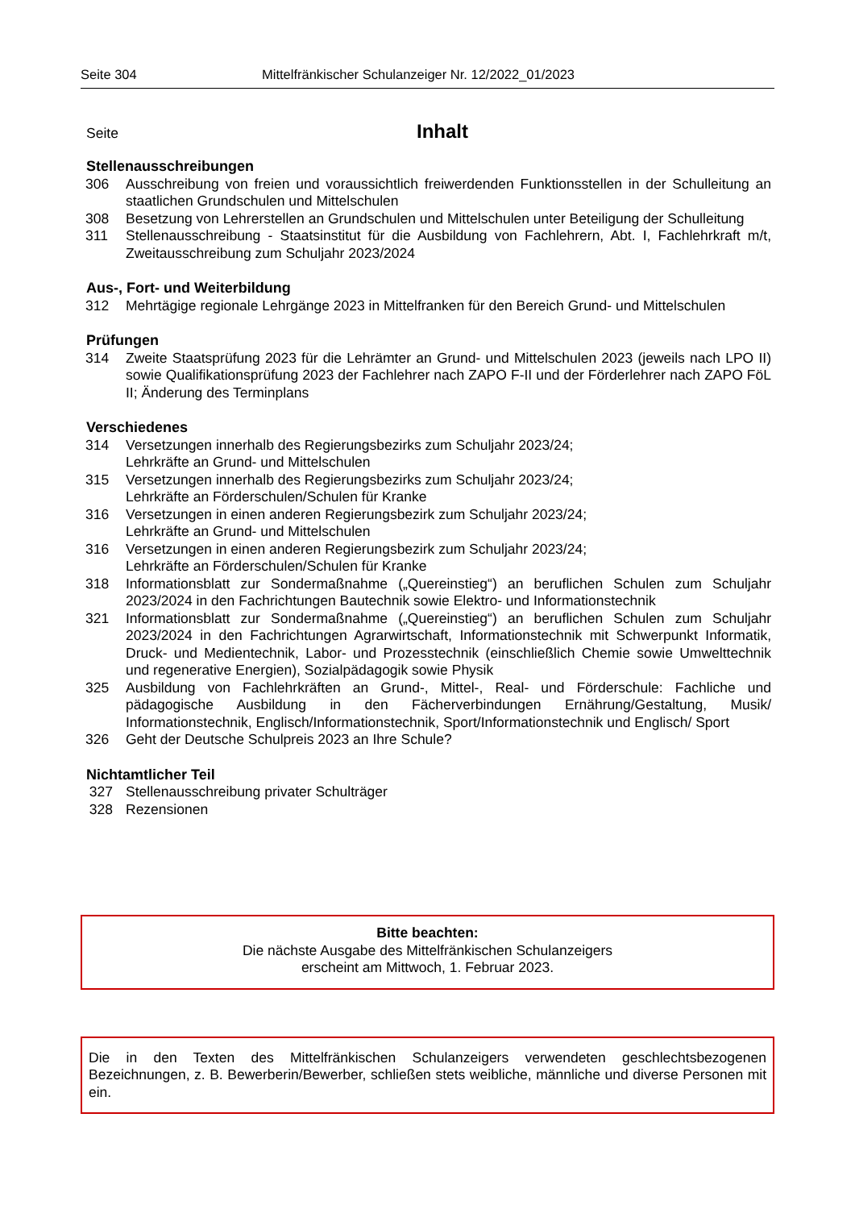Seite 304 Mittelfränkischer Schulanzeiger Nr. 12/2022_01/2023
Seite
Inhalt
Stellenausschreibungen
306 Ausschreibung von freien und voraussichtlich freiwerdenden Funktionsstellen in der Schulleitung an staatlichen Grundschulen und Mittelschulen
308 Besetzung von Lehrerstellen an Grundschulen und Mittelschulen unter Beteiligung der Schulleitung
311 Stellenausschreibung - Staatsinstitut für die Ausbildung von Fachlehrern, Abt. I, Fachlehrkraft m/t, Zweitausschreibung zum Schuljahr 2023/2024
Aus-, Fort- und Weiterbildung
312 Mehrtägige regionale Lehrgänge 2023 in Mittelfranken für den Bereich Grund- und Mittelschulen
Prüfungen
314 Zweite Staatsprüfung 2023 für die Lehrämter an Grund- und Mittelschulen 2023 (jeweils nach LPO II) sowie Qualifikationsprüfung 2023 der Fachlehrer nach ZAPO F-II und der Förderlehrer nach ZAPO FöL II; Änderung des Terminplans
Verschiedenes
314 Versetzungen innerhalb des Regierungsbezirks zum Schuljahr 2023/24;
Lehrkräfte an Grund- und Mittelschulen
315 Versetzungen innerhalb des Regierungsbezirks zum Schuljahr 2023/24;
Lehrkräfte an Förderschulen/Schulen für Kranke
316 Versetzungen in einen anderen Regierungsbezirk zum Schuljahr 2023/24;
Lehrkräfte an Grund- und Mittelschulen
316 Versetzungen in einen anderen Regierungsbezirk zum Schuljahr 2023/24;
Lehrkräfte an Förderschulen/Schulen für Kranke
318 Informationsblatt zur Sondermaßnahme („Quereinstieg“) an beruflichen Schulen zum Schuljahr 2023/2024 in den Fachrichtungen Bautechnik sowie Elektro- und Informationstechnik
321 Informationsblatt zur Sondermaßnahme („Quereinstieg“) an beruflichen Schulen zum Schuljahr 2023/2024 in den Fachrichtungen Agrarwirtschaft, Informationstechnik mit Schwerpunkt Informatik, Druck- und Medientechnik, Labor- und Prozesstechnik (einschließlich Chemie sowie Umwelttechnik und regenerative Energien), Sozialpädagogik sowie Physik
325 Ausbildung von Fachlehrkräften an Grund-, Mittel-, Real- und Förderschule: Fachliche und pädagogische Ausbildung in den Fächerverbindungen Ernährung/Gestaltung, Musik/ Informationstechnik, Englisch/Informationstechnik, Sport/Informationstechnik und Englisch/ Sport
326 Geht der Deutsche Schulpreis 2023 an Ihre Schule?
Nichtamtlicher Teil
327 Stellenausschreibung privater Schulträger
328 Rezensionen
Bitte beachten:
Die nächste Ausgabe des Mittelfränkischen Schulanzeigers
erscheint am Mittwoch, 1. Februar 2023.
Die in den Texten des Mittelfränkischen Schulanzeigers verwendeten geschlechtsbezogenen Bezeichnungen, z. B. Bewerberin/Bewerber, schließen stets weibliche, männliche und diverse Personen mit ein.